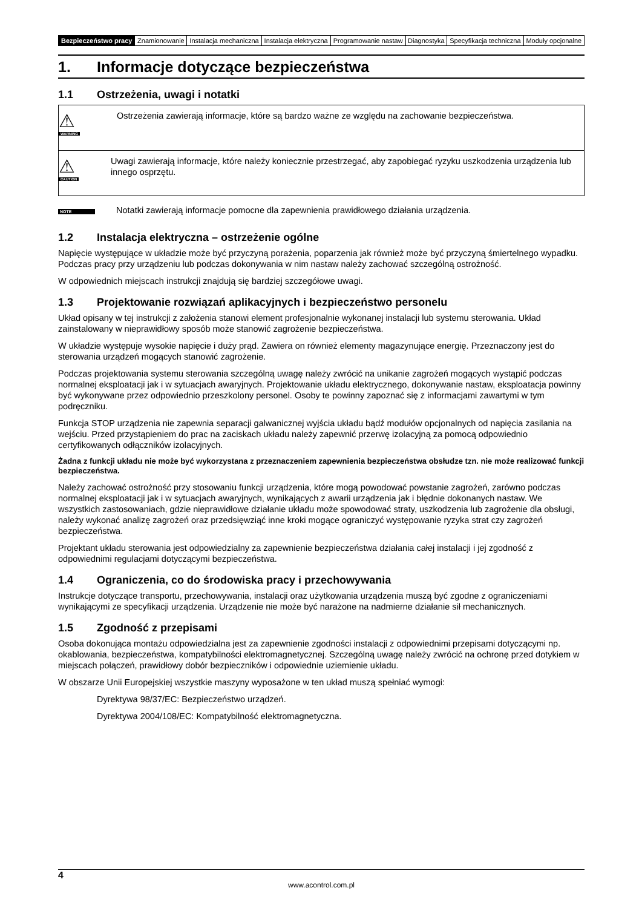| Bezpieczeństwo pracy | Znamionowanie | Instalacja mechaniczna | Instalacja elektryczna | Programowanie nastaw | Diagnostyka | Specyfikacja techniczna | Moduły opcjonalne |
1. Informacje dotyczące bezpieczeństwa
1.1 Ostrzeżenia, uwagi i notatki
⚠
WARNING
Ostrzeżenia zawierają informacje, które są bardzo ważne ze względu na zachowanie bezpieczeństwa.
⚠
CAUTION
Uwagi zawierają informacje, które należy koniecznie przestrzegać, aby zapobiegać ryzyku uszkodzenia urządzenia lub innego osprzętu.
NOTE
Notatki zawierają informacje pomocne dla zapewnienia prawidłowego działania urządzenia.
1.2 Instalacja elektryczna – ostrzeżenie ogólne
Napięcie występujące w układzie może być przyczyną porażenia, poparzenia jak również może być przyczyną śmiertelnego wypadku. Podczas pracy przy urządzeniu lub podczas dokonywania w nim nastaw należy zachować szczególną ostrożność.
W odpowiednich miejscach instrukcji znajdują się bardziej szczegółowe uwagi.
1.3 Projektowanie rozwiązań aplikacyjnych i bezpieczeństwo personelu
Układ opisany w tej instrukcji z założenia stanowi element profesjonalnie wykonanej instalacji lub systemu sterowania. Układ zainstalowany w nieprawidłowy sposób może stanowić zagrożenie bezpieczeństwa.
W układzie występuje wysokie napięcie i duży prąd. Zawiera on również elementy magazynujące energię. Przeznaczony jest do sterowania urządzeń mogących stanowić zagrożenie.
Podczas projektowania systemu sterowania szczególną uwagę należy zwrócić na unikanie zagrożeń mogących wystąpić podczas normalnej eksploatacji jak i w sytuacjach awaryjnych. Projektowanie układu elektrycznego, dokonywanie nastaw, eksploatacja powinny być wykonywane przez odpowiednio przeszkolony personel. Osoby te powinny zapoznać się z informacjami zawartymi w tym podręczniku.
Funkcja STOP urządzenia nie zapewnia separacji galwanicznej wyjścia układu bądź modułów opcjonalnych od napięcia zasilania na wejściu. Przed przystąpieniem do prac na zaciskach układu należy zapewnić przerwę izolacyjną za pomocą odpowiednio certyfikowanych odłączników izolacyjnych.
Żadna z funkcji układu nie może być wykorzystana z przeznaczeniem zapewnienia bezpieczeństwa obsłudze tzn. nie może realizować funkcji bezpieczeństwa.
Należy zachować ostrożność przy stosowaniu funkcji urządzenia, które mogą powodować powstanie zagrożeń, zarówno podczas normalnej eksploatacji jak i w sytuacjach awaryjnych, wynikających z awarii urządzenia jak i błędnie dokonanych nastaw. We wszystkich zastosowaniach, gdzie nieprawidłowe działanie układu może spowodować straty, uszkodzenia lub zagrożenie dla obsługi, należy wykonać analizę zagrożeń oraz przedsięwziąć inne kroki mogące ograniczyć występowanie ryzyka strat czy zagrożeń bezpieczeństwa.
Projektant układu sterowania jest odpowiedzialny za zapewnienie bezpieczeństwa działania całej instalacji i jej zgodność z odpowiednimi regulacjami dotyczącymi bezpieczeństwa.
1.4 Ograniczenia, co do środowiska pracy i przechowywania
Instrukcje dotyczące transportu, przechowywania, instalacji oraz użytkowania urządzenia muszą być zgodne z ograniczeniami wynikającymi ze specyfikacji urządzenia. Urządzenie nie może być narażone na nadmierne działanie sił mechanicznych.
1.5 Zgodność z przepisami
Osoba dokonująca montażu odpowiedzialna jest za zapewnienie zgodności instalacji z odpowiednimi przepisami dotyczącymi np. okablowania, bezpieczeństwa, kompatybilności elektromagnetycznej. Szczególną uwagę należy zwrócić na ochronę przed dotykiem w miejscach połączeń, prawidłowy dobór bezpieczników i odpowiednie uziemienie układu.
W obszarze Unii Europejskiej wszystkie maszyny wyposażone w ten układ muszą spełniać wymogi:
Dyrektywa 98/37/EC: Bezpieczeństwo urządzeń.
Dyrektywa 2004/108/EC: Kompatybilność elektromagnetyczna.
4
www.acontrol.com.pl